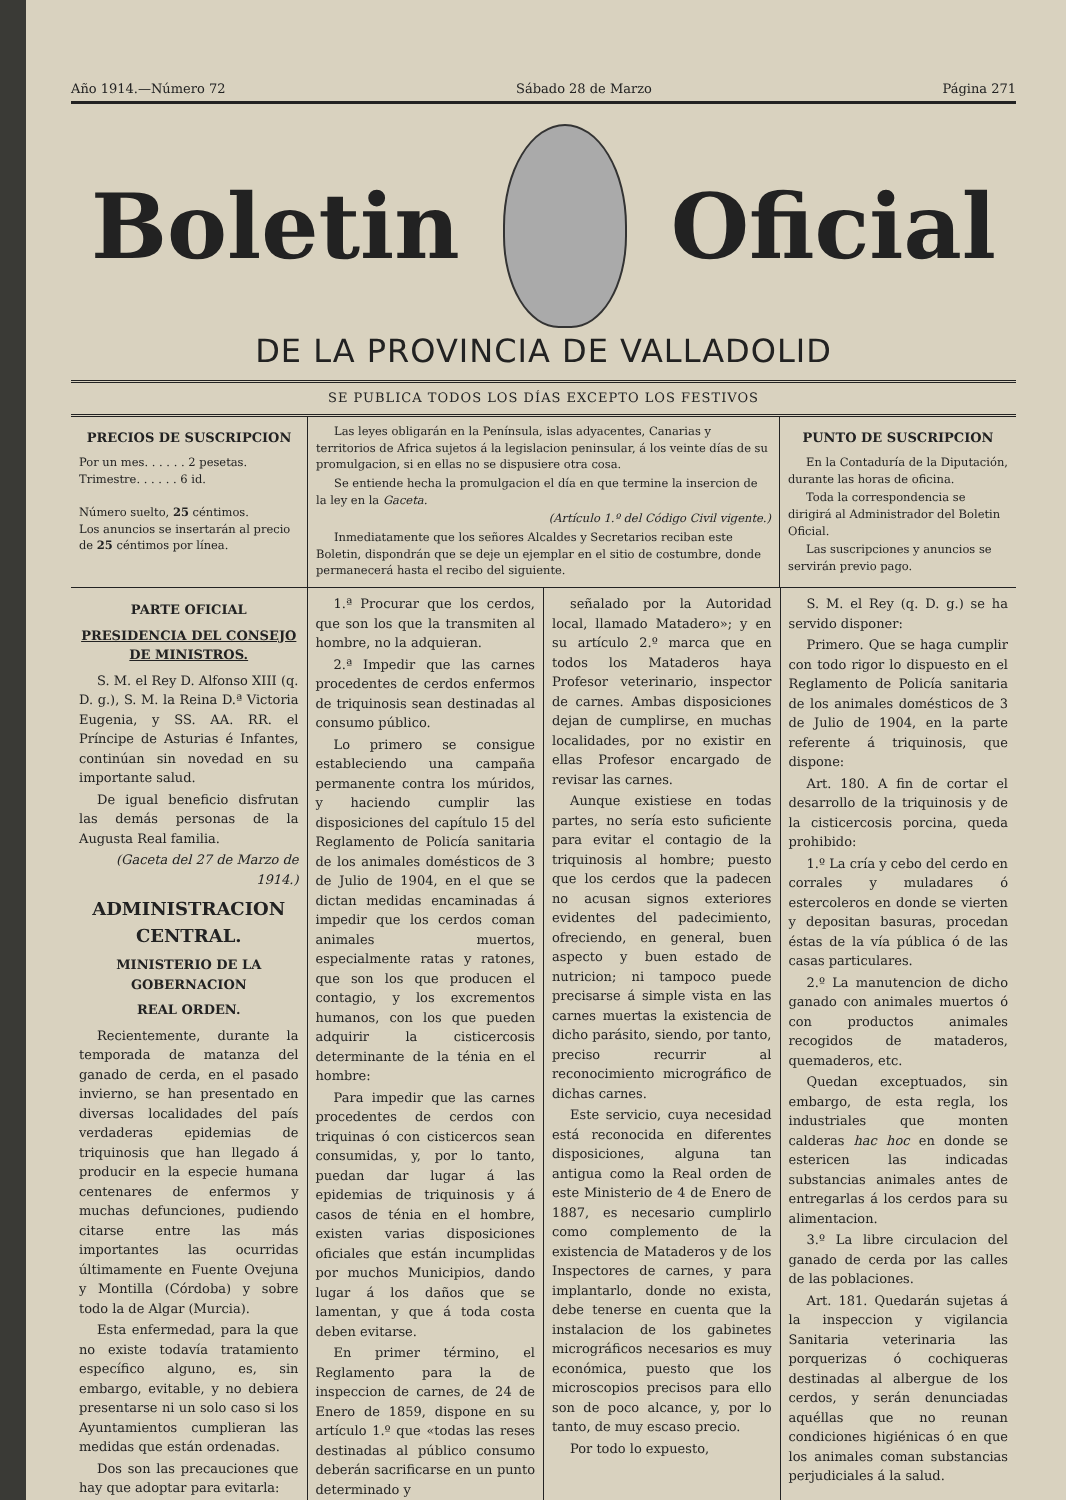Año 1914.—Número 72 Sábado 28 de Marzo Página 271
Boletin Oficial
DE LA PROVINCIA DE VALLADOLID
SE PUBLICA TODOS LOS DÍAS EXCEPTO LOS FESTIVOS
PRECIOS DE SUSCRIPCION
Por un mes. . . . . . 2 pesetas.
Trimestre. . . . . . 6 id.
Número suelto, 25 céntimos.
Los anuncios se insertarán al precio de 25 céntimos por línea.
Las leyes obligarán en la Península, islas adyacentes, Canarias y territorios de Africa sujetos á la legislacion peninsular, á los veinte días de su promulgacion, si en ellas no se dispusiere otra cosa.
Se entiende hecha la promulgacion el día en que termine la insercion de la ley en la Gaceta.
(Artículo 1.º del Código Civil vigente.)
Inmediatamente que los señores Alcaldes y Secretarios reciban este Boletin, dispondrán que se deje un ejemplar en el sitio de costumbre, donde permanecerá hasta el recibo del siguiente.
PUNTO DE SUSCRIPCION
En la Contaduría de la Diputación, durante las horas de oficina.
Toda la correspondencia se dirigirá al Administrador del Boletin Oficial.
Las suscripciones y anuncios se servirán previo pago.
PARTE OFICIAL
PRESIDENCIA DEL CONSEJO DE MINISTROS.
S. M. el Rey D. Alfonso XIII (q. D. g.), S. M. la Reina D.ª Victoria Eugenia, y SS. AA. RR. el Príncipe de Asturias é Infantes, continúan sin novedad en su importante salud.
De igual beneficio disfrutan las demás personas de la Augusta Real familia.
(Gaceta del 27 de Marzo de 1914.)
ADMINISTRACION CENTRAL.
MINISTERIO DE LA GOBERNACION
REAL ORDEN.
Recientemente, durante la temporada de matanza del ganado de cerda, en el pasado invierno, se han presentado en diversas localidades del país verdaderas epidemias de triquinosis que han llegado á producir en la especie humana centenares de enfermos y muchas defunciones, pudiendo citarse entre las más importantes las ocurridas últimamente en Fuente Ovejuna y Montilla (Córdoba) y sobre todo la de Algar (Murcia).
Esta enfermedad, para la que no existe todavía tratamiento específico alguno, es, sin embargo, evitable, y no debiera presentarse ni un solo caso si los Ayuntamientos cumplieran las medidas que están ordenadas.
Dos son las precauciones que hay que adoptar para evitarla:
1.ª Procurar que los cerdos, que son los que la transmiten al hombre, no la adquieran.
2.ª Impedir que las carnes procedentes de cerdos enfermos de triquinosis sean destinadas al consumo público.
Lo primero se consigue estableciendo una campaña permanente contra los múridos, y haciendo cumplir las disposiciones del capítulo 15 del Reglamento de Policía sanitaria de los animales domésticos de 3 de Julio de 1904, en el que se dictan medidas encaminadas á impedir que los cerdos coman animales muertos, especialmente ratas y ratones, que son los que producen el contagio, y los excrementos humanos, con los que pueden adquirir la cisticercosis determinante de la ténia en el hombre:
Para impedir que las carnes procedentes de cerdos con triquinas ó con cisticercos sean consumidas, y, por lo tanto, puedan dar lugar á las epidemias de triquinosis y á casos de ténia en el hombre, existen varias disposiciones oficiales que están incumplidas por muchos Municipios, dando lugar á los daños que se lamentan, y que á toda costa deben evitarse.
En primer término, el Reglamento para la de inspeccion de carnes, de 24 de Enero de 1859, dispone en su artículo 1.º que «todas las reses destinadas al público consumo deberán sacrificarse en un punto determinado y
señalado por la Autoridad local, llamado Matadero»; y en su artículo 2.º marca que en todos los Mataderos haya Profesor veterinario, inspector de carnes. Ambas disposiciones dejan de cumplirse, en muchas localidades, por no existir en ellas Profesor encargado de revisar las carnes.
Aunque existiese en todas partes, no sería esto suficiente para evitar el contagio de la triquinosis al hombre; puesto que los cerdos que la padecen no acusan signos exteriores evidentes del padecimiento, ofreciendo, en general, buen aspecto y buen estado de nutricion; ni tampoco puede precisarse á simple vista en las carnes muertas la existencia de dicho parásito, siendo, por tanto, preciso recurrir al reconocimiento micrográfico de dichas carnes.
Este servicio, cuya necesidad está reconocida en diferentes disposiciones, alguna tan antigua como la Real orden de este Ministerio de 4 de Enero de 1887, es necesario cumplirlo como complemento de la existencia de Mataderos y de los Inspectores de carnes, y para implantarlo, donde no exista, debe tenerse en cuenta que la instalacion de los gabinetes micrográficos necesarios es muy económica, puesto que los microscopios precisos para ello son de poco alcance, y, por lo tanto, de muy escaso precio.
Por todo lo expuesto,
S. M. el Rey (q. D. g.) se ha servido disponer:
Primero. Que se haga cumplir con todo rigor lo dispuesto en el Reglamento de Policía sanitaria de los animales domésticos de 3 de Julio de 1904, en la parte referente á triquinosis, que dispone:
Art. 180. A fin de cortar el desarrollo de la triquinosis y de la cisticercosis porcina, queda prohibido:
1.º La cría y cebo del cerdo en corrales y muladares ó estercoleros en donde se vierten y depositan basuras, procedan éstas de la vía pública ó de las casas particulares.
2.º La manutencion de dicho ganado con animales muertos ó con productos animales recogidos de mataderos, quemaderos, etc.
Quedan exceptuados, sin embargo, de esta regla, los industriales que monten calderas hac hoc en donde se estericen las indicadas substancias animales antes de entregarlas á los cerdos para su alimentacion.
3.º La libre circulacion del ganado de cerda por las calles de las poblaciones.
Art. 181. Quedarán sujetas á la inspeccion y vigilancia Sanitaria veterinaria las porquerizas ó cochiqueras destinadas al albergue de los cerdos, y serán denunciadas aquéllas que no reunan condiciones higiénicas ó en que los animales coman substancias perjudiciales á la salud.